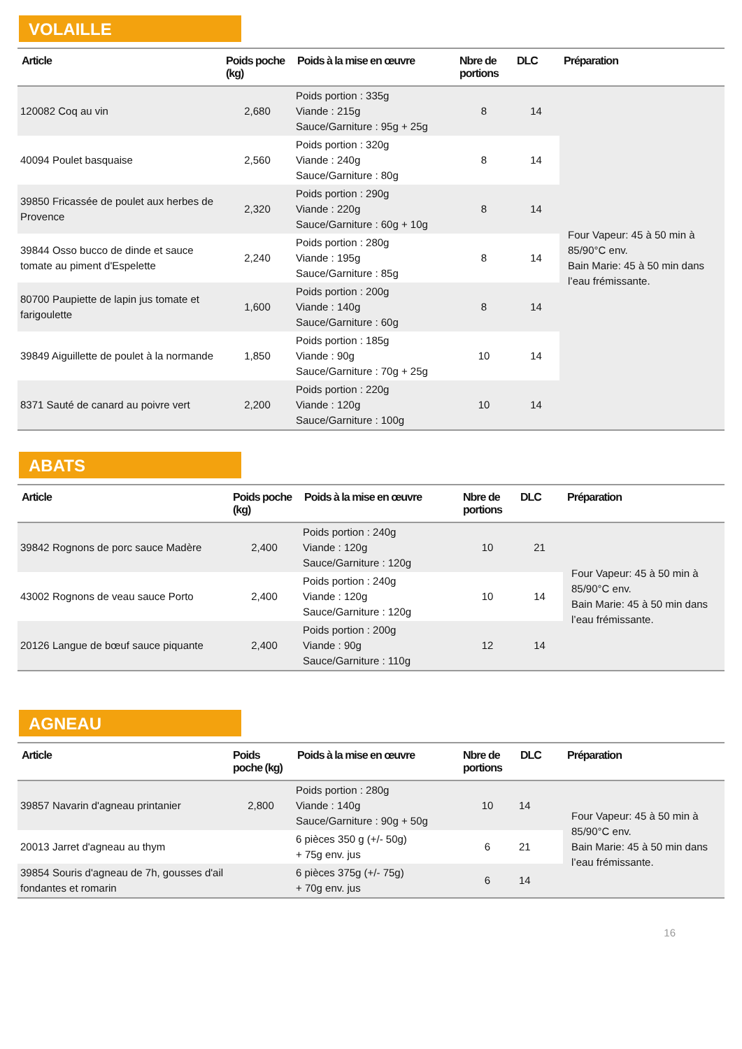VOLAILLE
| Article | Poids poche (kg) | Poids à la mise en œuvre | Nbre de portions | DLC | Préparation |
| --- | --- | --- | --- | --- | --- |
| 120082 Coq au vin | 2,680 | Poids portion : 335g Viande : 215g Sauce/Garniture : 95g + 25g | 8 | 14 | Four Vapeur: 45 à 50 min à 85/90°C env. Bain Marie: 45 à 50 min dans l’eau frémissante. |
| 40094 Poulet basquaise | 2,560 | Poids portion : 320g Viande : 240g Sauce/Garniture : 80g | 8 | 14 | |
| 39850 Fricassée de poulet aux herbes de Provence | 2,320 | Poids portion : 290g Viande : 220g Sauce/Garniture : 60g + 10g | 8 | 14 | |
| 39844 Osso bucco de dinde et sauce tomate au piment d'Espelette | 2,240 | Poids portion : 280g Viande : 195g Sauce/Garniture : 85g | 8 | 14 | |
| 80700 Paupiette de lapin jus tomate et farigoulette | 1,600 | Poids portion : 200g Viande : 140g Sauce/Garniture : 60g | 8 | 14 | |
| 39849 Aiguillette de poulet à la normande | 1,850 | Poids portion : 185g Viande : 90g Sauce/Garniture : 70g + 25g | 10 | 14 | |
| 8371 Sauté de canard au poivre vert | 2,200 | Poids portion : 220g Viande : 120g Sauce/Garniture : 100g | 10 | 14 | |
ABATS
| Article | Poids poche (kg) | Poids à la mise en œuvre | Nbre de portions | DLC | Préparation |
| --- | --- | --- | --- | --- | --- |
| 39842 Rognons de porc sauce Madère | 2,400 | Poids portion : 240g Viande : 120g Sauce/Garniture : 120g | 10 | 21 | Four Vapeur: 45 à 50 min à 85/90°C env. Bain Marie: 45 à 50 min dans l’eau frémissante. |
| 43002 Rognons de veau sauce Porto | 2,400 | Poids portion : 240g Viande : 120g Sauce/Garniture : 120g | 10 | 14 | |
| 20126 Langue de bœuf sauce piquante | 2,400 | Poids portion : 200g Viande : 90g Sauce/Garniture : 110g | 12 | 14 | |
AGNEAU
| Article | Poids poche (kg) | Poids à la mise en œuvre | Nbre de portions | DLC | Préparation |
| --- | --- | --- | --- | --- | --- |
| 39857 Navarin d'agneau printanier | 2,800 | Poids portion : 280g Viande : 140g Sauce/Garniture : 90g + 50g | 10 | 14 | Four Vapeur: 45 à 50 min à 85/90°C env. Bain Marie: 45 à 50 min dans l’eau frémissante. |
| 20013 Jarret d'agneau au thym | | 6 pièces 350 g (+/- 50g) + 75g env. jus | 6 | 21 | |
| 39854 Souris d'agneau de 7h, gousses d'ail fondantes et romarin | | 6 pièces 375g (+/- 75g) + 70g env. jus | 6 | 14 | |
16